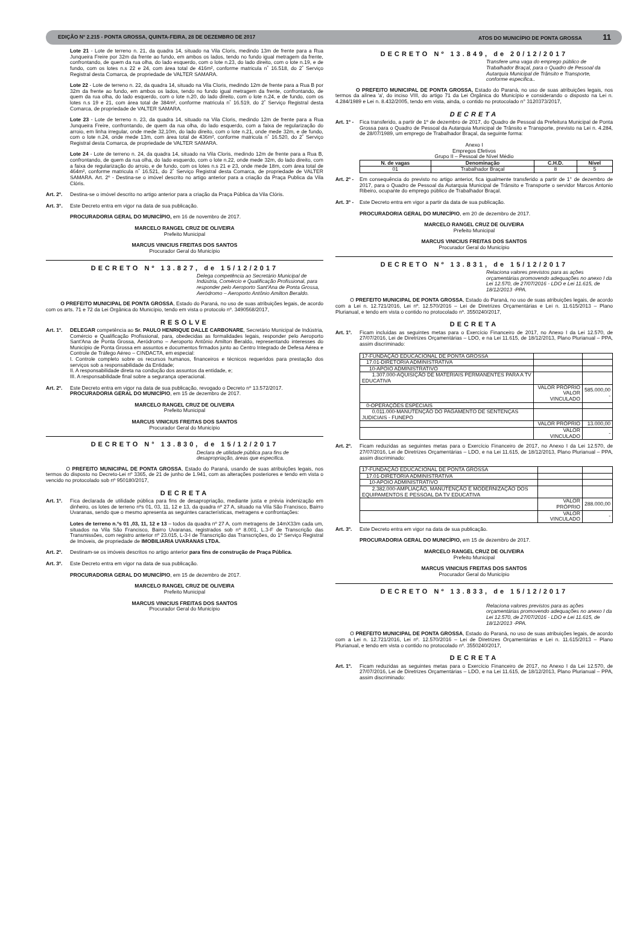EDIÇÃO Nº 2.215 - PONTA GROSSA, QUINTA-FEIRA, 28 DE DEZEMBRO DE 2017 ATOS DO MUNICÍPIO DE PONTA GROSSA 11
Lote 21 - Lote de terreno n. 21, da quadra 14, situado na Vila Cloris, medindo 13m de frente para a Rua Junqueira Freire por 32m da frente ao fundo, em ambos os lados, tendo no fundo igual metragem da frente, confrontando, de quem da rua olha, do lado esquerdo, com o lote n.23, do lado direito, com o lote n.19, e de fundo, com os lotes n.s 22 e 24, com área total de 416m², conforme matricula n˚ 16.518, do 2˚ Serviço Registral desta Comarca, de propriedade de VALTER SAMARA.
Lote 22 - Lote de terreno n. 22, da quadra 14, situado na Vila Cloris, medindo 12m de frente para a Rua B por 32m da frente ao fundo, em ambos os lados, tendo no fundo igual metragem da frente, confrontando, de quem da rua olha, do lado esquerdo, com o lote n.20, do lado direito, com o lote n.24, e de fundo, com os lotes n.s 19 e 21, com área total de 384m², conforme matricula n˚ 16.519, do 2˚ Serviço Registral desta Comarca, de propriedade de VALTER SAMARA.
Lote 23 - Lote de terreno n. 23, da quadra 14, situado na Vila Cloris, medindo 12m de frente para a Rua Junqueira Freire, confrontando, de quem da rua olha, do lado esquerdo, com a faixa de regularização do arroio, em linha irregular, onde mede 32,10m, do lado direito, com o lote n.21, onde mede 32m, e de fundo, com o lote n.24, onde mede 13m, com área total de 436m², conforme matricula n˚ 16.520, do 2˚ Serviço Registral desta Comarca, de propriedade de VALTER SAMARA.
Lote 24 - Lote de terreno n. 24, da quadra 14, situado na Vila Cloris, medindo 12m de frente para a Rua B, confrontando, de quem da rua olha, do lado esquerdo, com o lote n.22, onde mede 32m, do lado direito, com a faixa de regularização do arroio, e de fundo, com os lotes n.s 21 e 23, onde mede 18m, com área total de 464m², conforme matricula n˚ 16.521, do 2˚ Serviço Registral desta Comarca, de propriedade de VALTER SAMARA. Art. 2º - Destina-se o imóvel descrito no artigo anterior para a criação da Praça Publica da Vila Clóris.
Art. 2º.
Destina-se o imóvel descrito no artigo anterior para a criação da Praça Pública da Vila Clóris.
Art. 3°.
Este Decreto entra em vigor na data de sua publicação.
PROCURADORIA GERAL DO MUNICÍPIO, em 16 de novembro de 2017.
MARCELO RANGEL CRUZ DE OLIVEIRA
Prefeito Municipal
MARCUS VINICIUS FREITAS DOS SANTOS
Procurador Geral do Município
DECRETO Nº 13.827, de 15/12/2017
Delega competência ao Secretário Municipal de Indústria, Comércio e Qualificação Profissional, para responder pelo Aeroporto Sant'Ana de Ponta Grossa, Aeródromo – Aeroporto Antônio Amilton Beraldo.
O PREFEITO MUNICIPAL DE PONTA GROSSA, Estado do Paraná, no uso de suas atribuições legais, de acordo com os arts. 71 e 72 da Lei Orgânica do Município, tendo em vista o protocolo nº. 3490568/2017,
RESOLVE
Art. 1º.
DELEGAR competência ao Sr. PAULO HENRIQUE DALLE CARBONARE, Secretário Municipal de Indústria, Comércio e Qualificação Profissional, para, obedecidas as formalidades legais, responder pelo Aeroporto Sant'Ana de Ponta Grossa, Aeródromo – Aeroporto Antônio Amilton Beraldo, representando interesses do Município de Ponta Grossa em assuntos e documentos firmados junto ao Centro Integrado de Defesa Aérea e Controle de Tráfego Aéreo – CINDACTA, em especial:
I. Controle completo sobre os recursos humanos, financeiros e técnicos requeridos para prestação dos serviços sob a responsabilidade da Entidade;
II. A responsabilidade direta na condução dos assuntos da entidade, e;
III. A responsabilidade final sobre a segurança operacional.
Art. 2º.
Este Decreto entra em vigor na data de sua publicação, revogado o Decreto nº 13.572/2017.
PROCURADORIA GERAL DO MUNICÍPIO, em 15 de dezembro de 2017.
MARCELO RANGEL CRUZ DE OLIVEIRA
Prefeito Municipal
MARCUS VINICIUS FREITAS DOS SANTOS
Procurador Geral do Município
DECRETO N° 13.830, de 15/12/2017
Declara de utilidade pública para fins de desapropriação, áreas que especifica.
O PREFEITO MUNICIPAL DE PONTA GROSSA, Estado do Paraná, usando de suas atribuições legais, nos termos do disposto no Decreto-Lei nº 3365, de 21 de junho de 1.941, com as alterações posteriores e tendo em vista o vencido no protocolado sob nº 950180/2017,
DECRETA
Art. 1º.
Fica declarada de utilidade pública para fins de desapropriação, mediante justa e prévia indenização em dinheiro, os lotes de terreno nºs 01, 03, 11, 12 e 13, da quadra nº 27 A, situado na Vila São Francisco, Bairro Uvaranas, sendo que o mesmo apresenta as seguintes características, metragens e confrontações:
Lotes de terreno n.ºs 01 ,03, 11, 12 e 13 – todos da quadra nº 27 A, com metragens de 14mX33m cada um, situados na Vila São Francisco, Bairro Uvaranas, registrados sob nº 8.001, L.3-F de Transcrição das Transmissões, com registro anterior nº 23.015, L-3-I de Transcrição das Transcrições, do 1º Serviço Registral de Imóveis, de propriedade de IMOBILIARIA UVARANAS LTDA.
Art. 2º.
Destinam-se os imóveis descritos no artigo anterior para fins de construção de Praça Pública.
Art. 3º.
Este Decreto entra em vigor na data de sua publicação.
PROCURADORIA GERAL DO MUNICÍPIO, em 15 de dezembro de 2017.
MARCELO RANGEL CRUZ DE OLIVEIRA
Prefeito Municipal
MARCUS VINICIUS FREITAS DOS SANTOS
Procurador Geral do Município
DECRETO Nº 13.849, de 20/12/2017
Transfere uma vaga do emprego público de Trabalhador Braçal, para o Quadro de Pessoal da Autarquia Municipal de Trânsito e Transporte, conforme especifica..
O PREFEITO MUNICIPAL DE PONTA GROSSA, Estado do Paraná, no uso de suas atribuições legais, nos termos da alínea 'a', do inciso VIII, do artigo 71 da Lei Orgânica do Município e considerando o disposto na Lei n. 4.284/1989 e Lei n. 8.432/2005, tendo em vista, ainda, o contido no protocolado n° 3120373/2017,
DECRETA
Art. 1º -
Fica transferido, a partir de 1º de dezembro de 2017, do Quadro de Pessoal da Prefeitura Municipal de Ponta Grossa para o Quadro de Pessoal da Autarquia Municipal de Trânsito e Transporte, previsto na Lei n. 4.284, de 28/07/1989, um emprego de Trabalhador Braçal, da seguinte forma:
Anexo I
Empregos Efetivos
Grupo II – Pessoal de Nível Médio
| N. de vagas | Denominação | C.H.D. | Nível |
| --- | --- | --- | --- |
| 01 | Trabalhador Braçal | 8 | 5 |
Art. 2º -
Em consequência do previsto no artigo anterior, fica igualmente transferido a partir de 1° de dezembro de 2017, para o Quadro de Pessoal da Autarquia Municipal de Trânsito e Transporte o servidor Marcos Antonio Ribeiro, ocupante do emprego público de Trabalhador Braçal.
Art. 3º -
Este Decreto entra em vigor a partir da data de sua publicação.
PROCURADORIA GERAL DO MUNICÍPIO, em 20 de dezembro de 2017.
MARCELO RANGEL CRUZ DE OLIVEIRA
Prefeito Municipal
MARCUS VINICIUS FREITAS DOS SANTOS
Procurador Geral do Município
DECRETO Nº 13.831, de 15/12/2017
Relaciona valores previstos para as ações orçamentárias promovendo adequações no anexo I da Lei 12.570, de 27/07/2016 - LDO e Lei 11.615, de 18/12/2013 -PPA.
O PREFEITO MUNICIPAL DE PONTA GROSSA, Estado do Paraná, no uso de suas atribuições legais, de acordo com a Lei n. 12.721/2016, Lei nº. 12.570/2016 – Lei de Diretrizes Orçamentárias e Lei n. 11.615/2013 – Plano Plurianual, e tendo em vista o contido no protocolado nº. 3550240/2017,
DECRETA
Art. 1º.
Ficam incluídas as seguintes metas para o Exercício Financeiro de 2017, no Anexo I da Lei 12.570, de 27/07/2016, Lei de Diretrizes Orçamentárias – LDO, e na Lei 11.615, de 18/12/2013, Plano Plurianual – PPA, assim discriminado:
| 17-FUNDAÇÃO EDUCACIONAL DE PONTA GROSSA | | |
| 17.01-DIRETORIA ADMINISTRATIVA | | |
| 10-APOIO ADMINISTRATIVO | | |
| 1.307.000-AQUISIÇÃO DE MATERIAIS PERMANENTES PARA A TV EDUCATIVA | | |
| | VALOR PRÓPRIO VALOR VINCULADO | 585.000,00 - |
| 0-OPERAÇÕES ESPECIAIS | | |
| 0.011.000-MANUTENÇÃO DO PAGAMENTO DE SENTENÇAS JUDICIAIS - FUNEPO | | |
| | VALOR PRÓPRIO | 13.000,00 |
| | VALOR VINCULADO | - |
Art. 2º.
Ficam reduzidas as seguintes metas para o Exercício Financeiro de 2017, no Anexo I da Lei 12.570, de 27/07/2016, Lei de Diretrizes Orçamentárias – LDO, e na Lei 11.615, de 18/12/2013, Plano Plurianual – PPA, assim discriminado:
| 17-FUNDAÇÃO EDUCACIONAL DE PONTA GROSSA | | |
| 17.01-DIRETORIA ADMINISTRATIVA | | |
| 10-APOIO ADMINISTRATIVO | | |
| 2.382.000-AMPLIAÇÃO, MANUTENÇÃO E MODERNIZAÇÃO DOS EQUIPAMENTOS E PESSOAL DA TV EDUCATIVA | | |
| | VALOR PRÓPRIO | 288.000,00 |
| | VALOR VINCULADO | - |
Art. 3º.
Este Decreto entra em vigor na data de sua publicação.
PROCURADORIA GERAL DO MUNICÍPIO, em 15 de dezembro de 2017.
MARCELO RANGEL CRUZ DE OLIVEIRA
Prefeito Municipal
MARCUS VINICIUS FREITAS DOS SANTOS
Procurador Geral do Município
DECRETO Nº 13.833, de 15/12/2017
Relaciona valores previstos para as ações orçamentárias promovendo adequações no anexo I da Lei 12.570, de 27/07/2016 - LDO e Lei 11.615, de 18/12/2013 -PPA.
O PREFEITO MUNICIPAL DE PONTA GROSSA, Estado do Paraná, no uso de suas atribuições legais, de acordo com a Lei n. 12.721/2016, Lei nº. 12.570/2016 – Lei de Diretrizes Orçamentárias e Lei n. 11.615/2013 – Plano Plurianual, e tendo em vista o contido no protocolado nº. 3550240/2017,
DECRETA
Art. 1º.
Ficam reduzidas as seguintes metas para o Exercício Financeiro de 2017, no Anexo I da Lei 12.570, de 27/07/2016, Lei de Diretrizes Orçamentárias – LDO, e na Lei 11.615, de 18/12/2013, Plano Plurianual – PPA, assim discriminado: